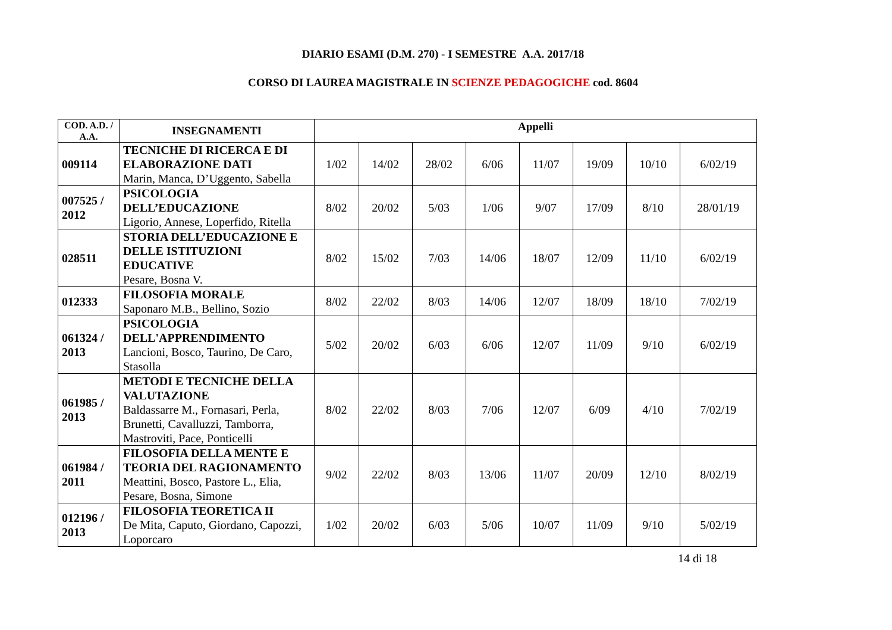DIARIO ESAMI (D.M. 270) - I SEMESTRE A.A. 2017/18
CORSO DI LAUREA MAGISTRALE IN SCIENZE PEDAGOGICHE cod. 8604
| COD. A.D. / A.A. | INSEGNAMENTI | Appelli | | | | | | | |
| --- | --- | --- | --- | --- | --- | --- | --- | --- | --- |
| 009114 | TECNICHE DI RICERCA E DI ELABORAZIONE DATI Marin, Manca, D’Uggento, Sabella | 1/02 | 14/02 | 28/02 | 6/06 | 11/07 | 19/09 | 10/10 | 6/02/19 |
| 007525 / 2012 | PSICOLOGIA DELL’EDUCAZIONE Ligorio, Annese, Loperfido, Ritella | 8/02 | 20/02 | 5/03 | 1/06 | 9/07 | 17/09 | 8/10 | 28/01/19 |
| 028511 | STORIA DELL’EDUCAZIONE E DELLE ISTITUZIONI EDUCATIVE Pesare, Bosna V. | 8/02 | 15/02 | 7/03 | 14/06 | 18/07 | 12/09 | 11/10 | 6/02/19 |
| 012333 | FILOSOFIA MORALE Saponaro M.B., Bellino, Sozio | 8/02 | 22/02 | 8/03 | 14/06 | 12/07 | 18/09 | 18/10 | 7/02/19 |
| 061324 / 2013 | PSICOLOGIA DELL'APPRENDIMENTO Lancioni, Bosco, Taurino, De Caro, Stasolla | 5/02 | 20/02 | 6/03 | 6/06 | 12/07 | 11/09 | 9/10 | 6/02/19 |
| 061985 / 2013 | METODI E TECNICHE DELLA VALUTAZIONE Baldassarre M., Fornasari, Perla, Brunetti, Cavalluzzi, Tamborra, Mastroviti, Pace, Ponticelli | 8/02 | 22/02 | 8/03 | 7/06 | 12/07 | 6/09 | 4/10 | 7/02/19 |
| 061984 / 2011 | FILOSOFIA DELLA MENTE E TEORIA DEL RAGIONAMENTO Meattini, Bosco, Pastore L., Elia, Pesare, Bosna, Simone | 9/02 | 22/02 | 8/03 | 13/06 | 11/07 | 20/09 | 12/10 | 8/02/19 |
| 012196 / 2013 | FILOSOFIA TEORETICA II De Mita, Caputo, Giordano, Capozzi, Loporcaro | 1/02 | 20/02 | 6/03 | 5/06 | 10/07 | 11/09 | 9/10 | 5/02/19 |
14 di 18